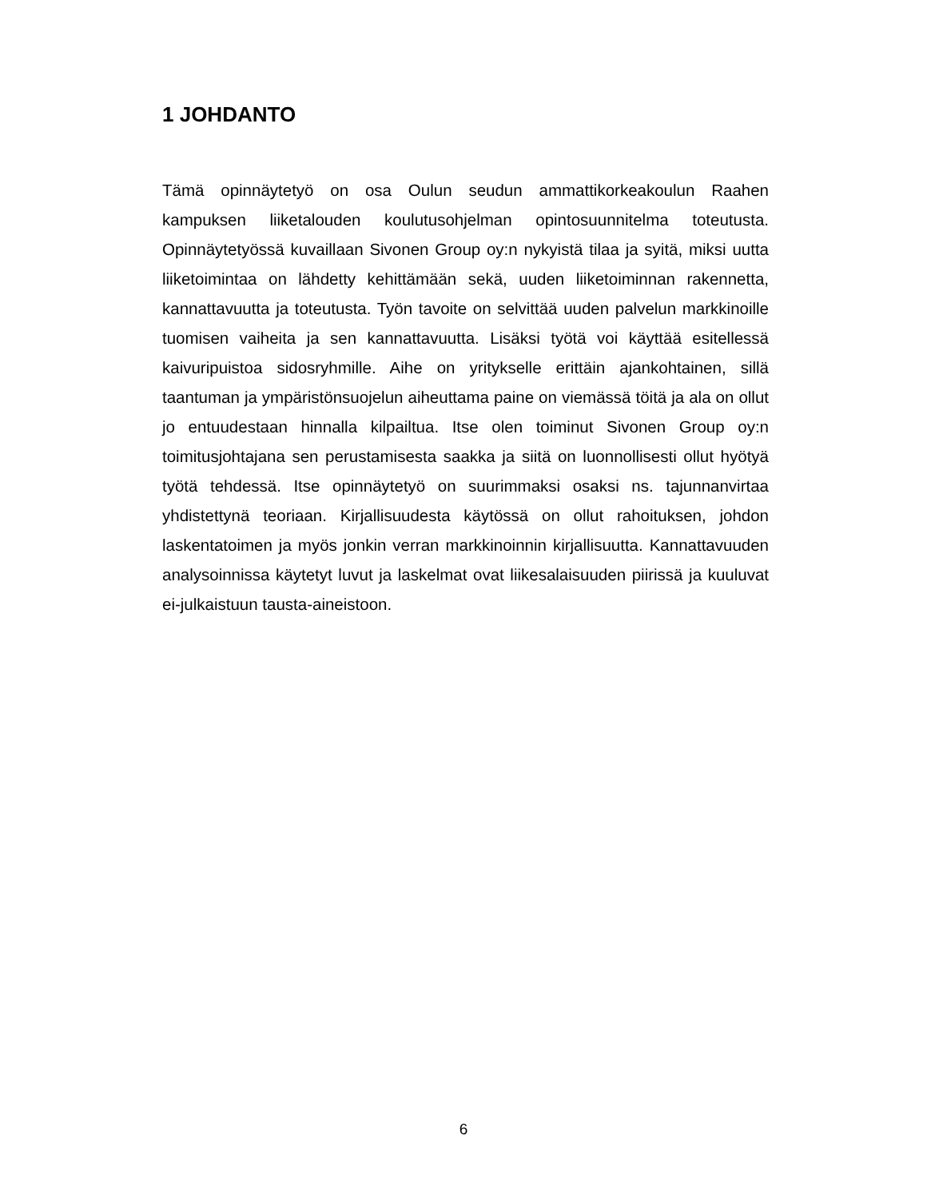1 JOHDANTO
Tämä opinnäytetyö on osa Oulun seudun ammattikorkeakoulun Raahen kampuksen liiketalouden koulutusohjelman opintosuunnitelma toteutusta. Opinnäytetyössä kuvaillaan Sivonen Group oy:n nykyistä tilaa ja syitä, miksi uutta liiketoimintaa on lähdetty kehittämään sekä, uuden liiketoiminnan rakennetta, kannattavuutta ja toteutusta. Työn tavoite on selvittää uuden palvelun markkinoille tuomisen vaiheita ja sen kannattavuutta. Lisäksi työtä voi käyttää esitellessä kaivuripuistoa sidosryhmille. Aihe on yritykselle erittäin ajankohtainen, sillä taantuman ja ympäristönsuojelun aiheuttama paine on viemässä töitä ja ala on ollut jo entuudestaan hinnalla kilpailtua. Itse olen toiminut Sivonen Group oy:n toimitusjohtajana sen perustamisesta saakka ja siitä on luonnollisesti ollut hyötyä työtä tehdessä. Itse opinnäytetyö on suurimmaksi osaksi ns. tajunnanvirtaa yhdistettynä teoriaan. Kirjallisuudesta käytössä on ollut rahoituksen, johdon laskentatoimen ja myös jonkin verran markkinoinnin kirjallisuutta. Kannattavuuden analysoinnissa käytetyt luvut ja laskelmat ovat liikesalaisuuden piirissä ja kuuluvat ei-julkaistuun tausta-aineistoon.
6